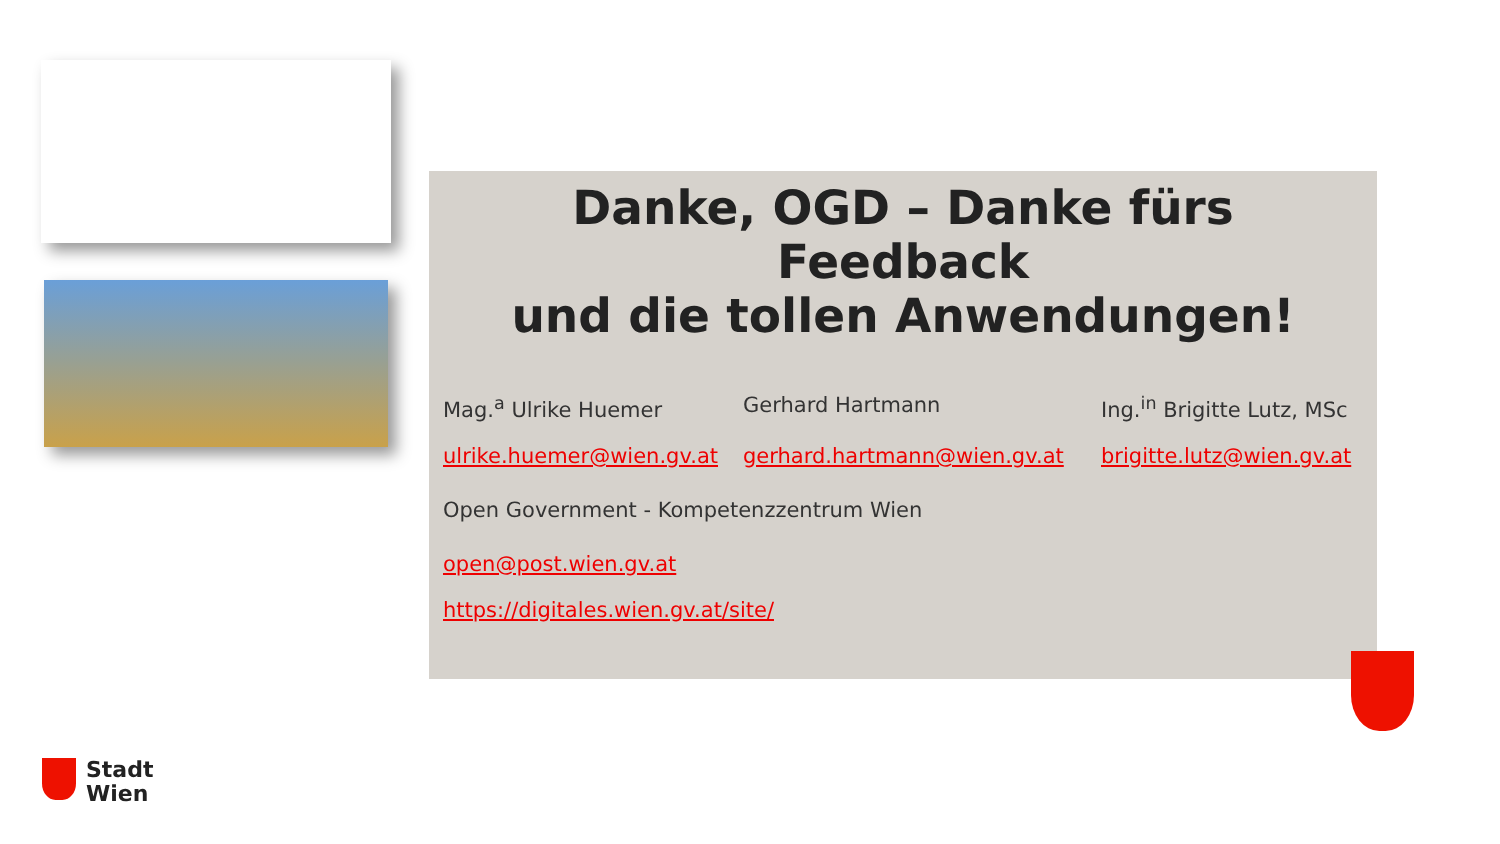Danke, OGD – Danke fürs
Feedback
und die tollen Anwendungen!
Mag.<sup>a</sup> Ulrike Huemer Gerhard Hartmann Ing.<sup>in</sup> Brigitte Lutz, MSc
ulrike.huemer@wien.gv.at
gerhard.hartmann@wien.gv.at brigitte.lutz@wien.gv.at
Open Government - Kompetenzzentrum Wien
open@post.wien.gv.at
https://digitales.wien.gv.at/site/
Stadt
Wien